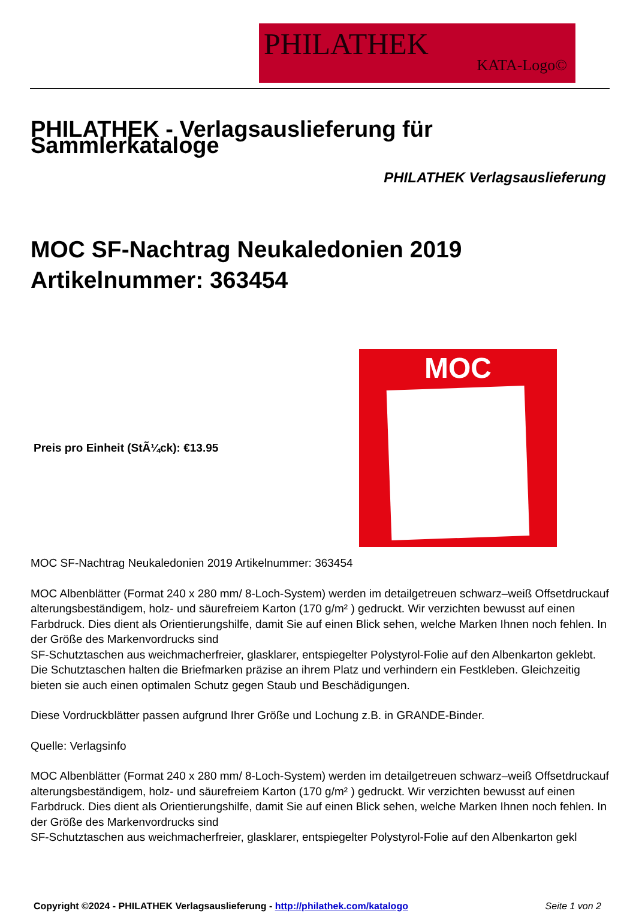PHILATHEK
KATA-Logo©
PHILATHEK - Verlagsauslieferung für Sammlerkataloge
PHILATHEK Verlagsauslieferung
MOC SF-Nachtrag Neukaledonien 2019
Artikelnummer: 363454
Preis pro Einheit (StÃ¼ck): €13.95
MOC
MOC SF-Nachtrag Neukaledonien 2019 Artikelnummer: 363454
MOC Albenblätter (Format 240 x 280 mm/ 8-Loch-System) werden im detailgetreuen schwarz–weiß Offsetdruckauf alterungsbeständigem, holz- und säurefreiem Karton (170 g/m² ) gedruckt. Wir verzichten bewusst auf einen Farbdruck. Dies dient als Orientierungshilfe, damit Sie auf einen Blick sehen, welche Marken Ihnen noch fehlen. In der Größe des Markenvordrucks sind
SF-Schutztaschen aus weichmacherfreier, glasklarer, entspiegelter Polystyrol-Folie auf den Albenkarton geklebt. Die Schutztaschen halten die Briefmarken präzise an ihrem Platz und verhindern ein Festkleben. Gleichzeitig bieten sie auch einen optimalen Schutz gegen Staub und Beschädigungen.
Diese Vordruckblätter passen aufgrund Ihrer Größe und Lochung z.B. in GRANDE-Binder.
Quelle: Verlagsinfo
MOC Albenblätter (Format 240 x 280 mm/ 8-Loch-System) werden im detailgetreuen schwarz–weiß Offsetdruckauf alterungsbeständigem, holz- und säurefreiem Karton (170 g/m² ) gedruckt. Wir verzichten bewusst auf einen Farbdruck. Dies dient als Orientierungshilfe, damit Sie auf einen Blick sehen, welche Marken Ihnen noch fehlen. In der Größe des Markenvordrucks sind
SF-Schutztaschen aus weichmacherfreier, glasklarer, entspiegelter Polystyrol-Folie auf den Albenkarton gekl
Copyright ©2024 - PHILATHEK Verlagsauslieferung - http://philathek.com/katalogo Seite 1 von 2